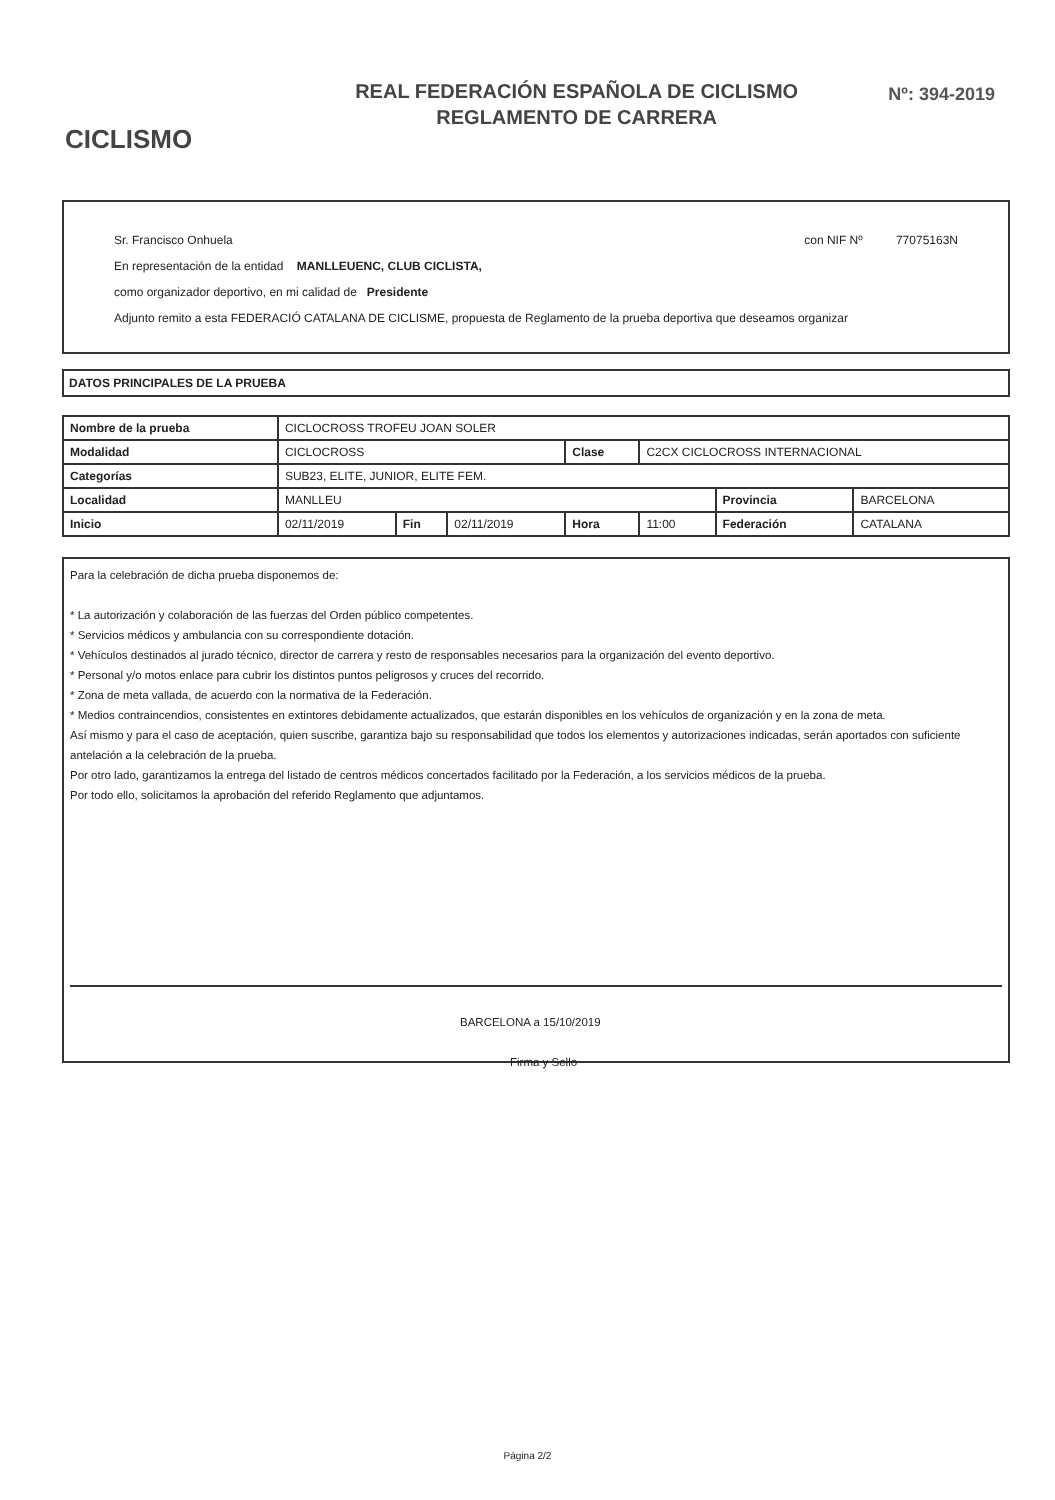CICLISMO
REAL FEDERACIÓN ESPAÑOLA DE CICLISMO
REGLAMENTO DE CARRERA
Nº: 394-2019
Sr. Francisco Onhuela con NIF Nº 77075163N
En representación de la entidad MANLLEUENC, CLUB CICLISTA,
como organizador deportivo, en mi calidad de Presidente
Adjunto remito a esta FEDERACIÓ CATALANA DE CICLISME, propuesta de Reglamento de la prueba deportiva que deseamos organizar
DATOS PRINCIPALES DE LA PRUEBA
| Nombre de la prueba | CICLOCROSS TROFEU JOAN SOLER | | | | | | |
| Modalidad | CICLOCROSS | | | Clase | C2CX CICLOCROSS INTERNACIONAL | | |
| Categorías | SUB23, ELITE, JUNIOR, ELITE FEM. | | | | | | |
| Localidad | MANLLEU | | | | | Provincia | BARCELONA |
| Inicio | 02/11/2019 | Fin | 02/11/2019 | Hora | 11:00 | Federación | CATALANA |
Para la celebración de dicha prueba disponemos de:
* La autorización y colaboración de las fuerzas del Orden público competentes.
* Servicios médicos y ambulancia con su correspondiente dotación.
* Vehículos destinados al jurado técnico, director de carrera y resto de responsables necesarios para la organización del evento deportivo.
* Personal y/o motos enlace para cubrir los distintos puntos peligrosos y cruces del recorrido.
* Zona de meta vallada, de acuerdo con la normativa de la Federación.
* Medios contraincendios, consistentes en extintores debidamente actualizados, que estarán disponibles en los vehículos de organización y en la zona de meta.
Así mismo y para el caso de aceptación, quien suscribe, garantiza bajo su responsabilidad que todos los elementos y autorizaciones indicadas, serán aportados con suficiente antelación a la celebración de la prueba.
Por otro lado, garantizamos la entrega del listado de centros médicos concertados facilitado por la Federación, a los servicios médicos de la prueba.
Por todo ello, solicitamos la aprobación del referido Reglamento que adjuntamos.
BARCELONA a 15/10/2019
Firma y Sello
Página 2/2